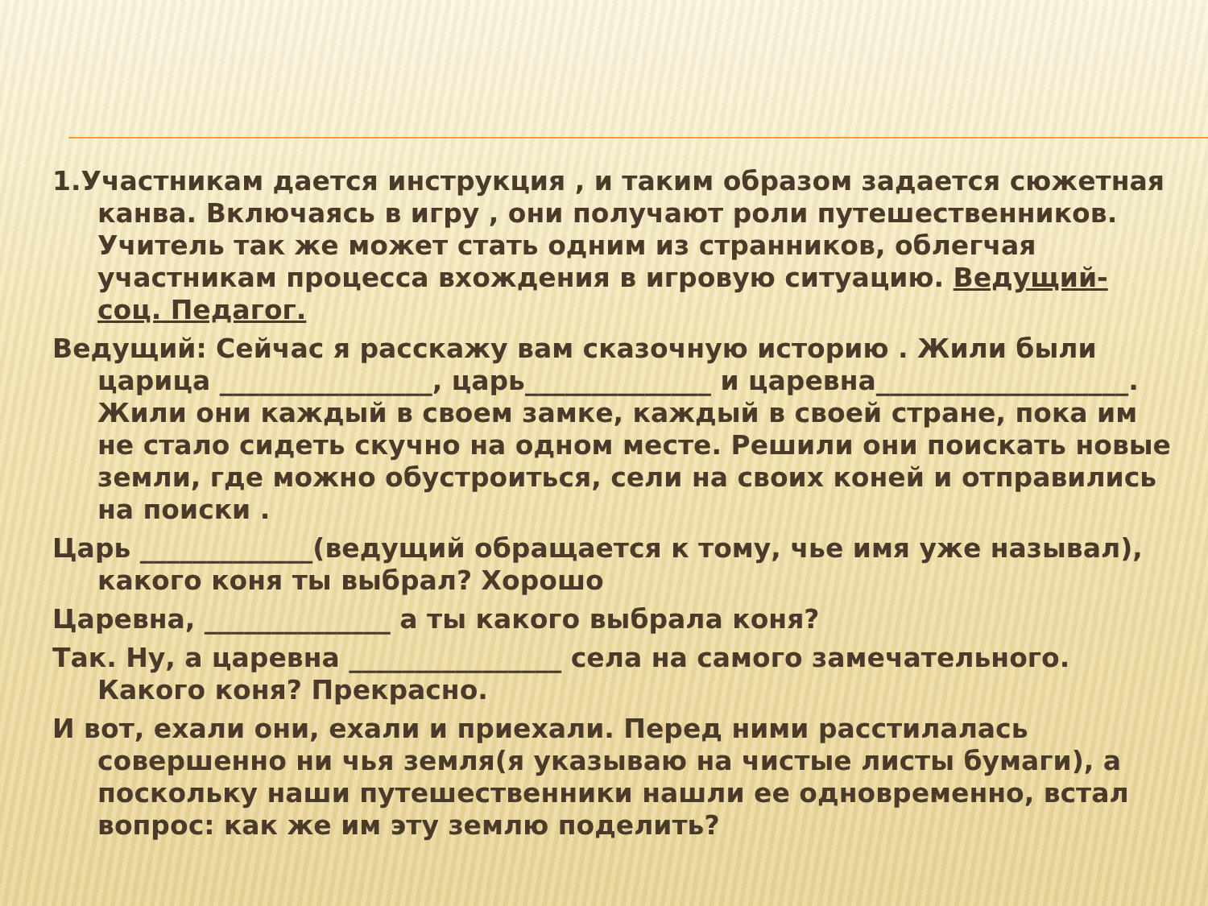1.Участникам дается инструкция , и таким образом задается сюжетная канва. Включаясь в игру , они получают роли путешественников. Учитель так же может стать одним из странников, облегчая участникам процесса вхождения в игровую ситуацию. Ведущий- соц. Педагог.
Ведущий: Сейчас я расскажу вам сказочную историю . Жили были царица ________________, царь______________ и царевна___________________. Жили они каждый в своем замке, каждый в своей стране, пока им не стало сидеть скучно на одном месте. Решили они поискать новые земли, где можно обустроиться, сели на своих коней и отправились на поиски .
Царь _____________(ведущий обращается к тому, чье имя уже называл), какого коня ты выбрал? Хорошо
Царевна, ______________ а ты какого выбрала коня?
Так. Ну, а царевна ________________ села на самого замечательного. Какого коня? Прекрасно.
И вот, ехали они, ехали и приехали. Перед ними расстилалась совершенно ни чья земля(я указываю на чистые листы бумаги), а поскольку наши путешественники нашли ее одновременно, встал вопрос: как же им эту землю поделить?